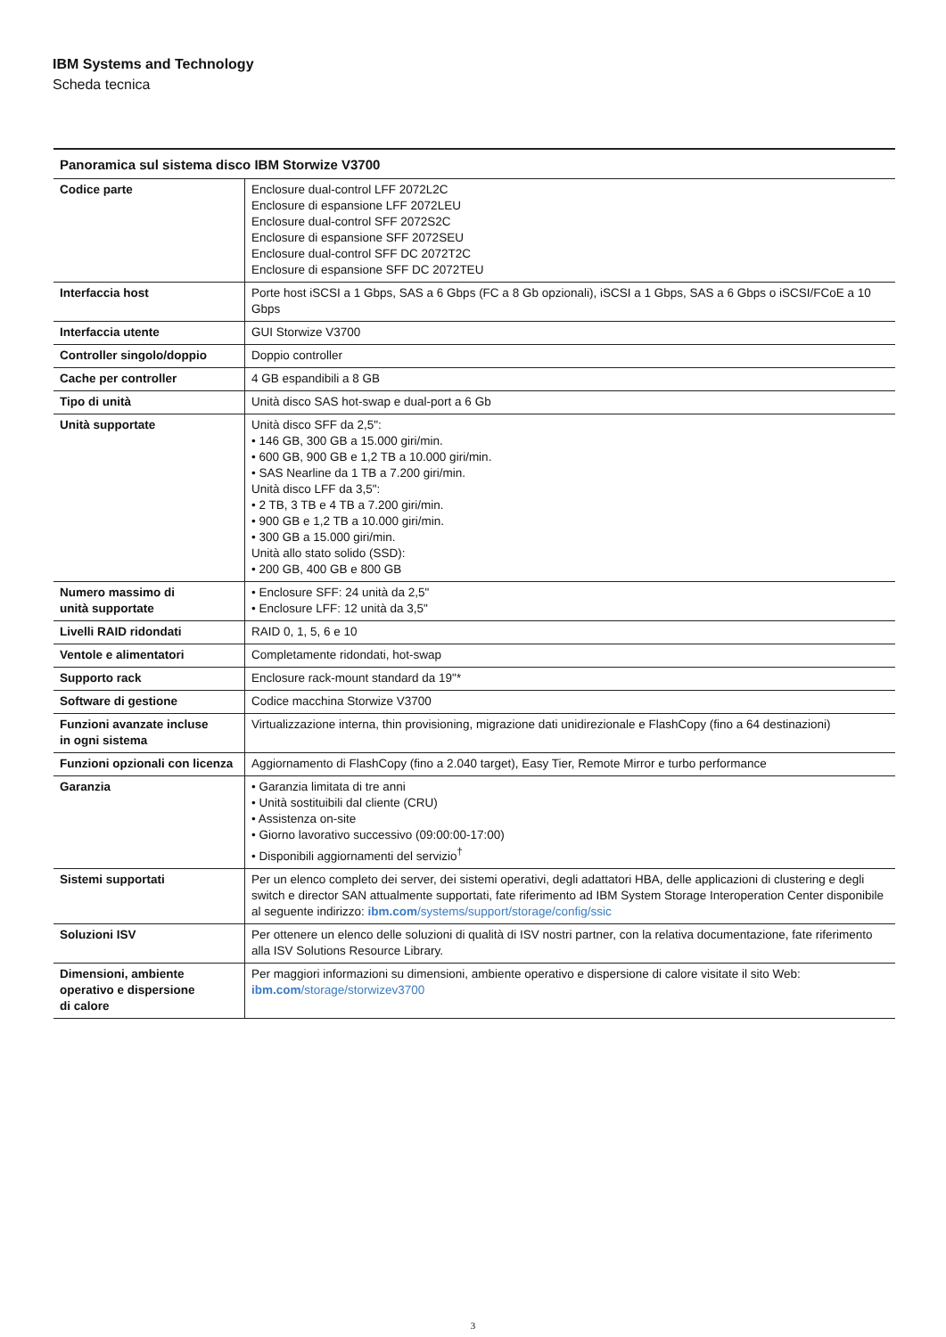IBM Systems and Technology
Scheda tecnica
Panoramica sul sistema disco IBM Storwize V3700
| Codice parte | Enclosure dual-control LFF 2072L2C Enclosure di espansione LFF 2072LEU Enclosure dual-control SFF 2072S2C Enclosure di espansione SFF 2072SEU Enclosure dual-control SFF DC 2072T2C Enclosure di espansione SFF DC 2072TEU |
| Interfaccia host | Porte host iSCSI a 1 Gbps, SAS a 6 Gbps (FC a 8 Gb opzionali), iSCSI a 1 Gbps, SAS a 6 Gbps o iSCSI/FCoE a 10 Gbps |
| Interfaccia utente | GUI Storwize V3700 |
| Controller singolo/doppio | Doppio controller |
| Cache per controller | 4 GB espandibili a 8 GB |
| Tipo di unità | Unità disco SAS hot-swap e dual-port a 6 Gb |
| Unità supportate | Unità disco SFF da 2,5": • 146 GB, 300 GB a 15.000 giri/min. • 600 GB, 900 GB e 1,2 TB a 10.000 giri/min. • SAS Nearline da 1 TB a 7.200 giri/min. Unità disco LFF da 3,5": • 2 TB, 3 TB e 4 TB a 7.200 giri/min. • 900 GB e 1,2 TB a 10.000 giri/min. • 300 GB a 15.000 giri/min. Unità allo stato solido (SSD): • 200 GB, 400 GB e 800 GB |
| Numero massimo di unità supportate | • Enclosure SFF: 24 unità da 2,5" • Enclosure LFF: 12 unità da 3,5" |
| Livelli RAID ridondati | RAID 0, 1, 5, 6 e 10 |
| Ventole e alimentatori | Completamente ridondati, hot-swap |
| Supporto rack | Enclosure rack-mount standard da 19"* |
| Software di gestione | Codice macchina Storwize V3700 |
| Funzioni avanzate incluse in ogni sistema | Virtualizzazione interna, thin provisioning, migrazione dati unidirezionale e FlashCopy (fino a 64 destinazioni) |
| Funzioni opzionali con licenza | Aggiornamento di FlashCopy (fino a 2.040 target), Easy Tier, Remote Mirror e turbo performance |
| Garanzia | • Garanzia limitata di tre anni • Unità sostituibili dal cliente (CRU) • Assistenza on-site • Giorno lavorativo successivo (09:00:00-17:00) • Disponibili aggiornamenti del servizio<sup>†</sup> |
| Sistemi supportati | Per un elenco completo dei server, dei sistemi operativi, degli adattatori HBA, delle applicazioni di clustering e degli switch e director SAN attualmente supportati, fate riferimento ad IBM System Storage Interoperation Center disponibile al seguente indirizzo: ibm.com /systems/support/storage/config/ssic |
| Soluzioni ISV | Per ottenere un elenco delle soluzioni di qualità di ISV nostri partner, con la relativa documentazione, fate riferimento alla ISV Solutions Resource Library. |
| Dimensioni, ambiente operativo e dispersione di calore | Per maggiori informazioni su dimensioni, ambiente operativo e dispersione di calore visitate il sito Web: ibm.com /storage/storwizev3700 |
3